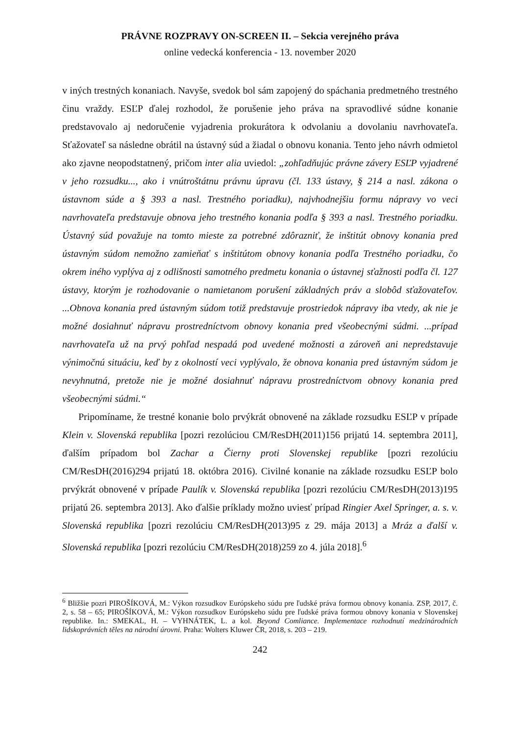PRÁVNE ROZPRAVY ON-SCREEN II. – Sekcia verejného práva
online vedecká konferencia - 13. november 2020
v iných trestných konaniach. Navyše, svedok bol sám zapojený do spáchania predmetného trestného činu vraždy. ESĽP ďalej rozhodol, že porušenie jeho práva na spravodlivé súdne konanie predstavovalo aj nedoručenie vyjadrenia prokurátora k odvolaniu a dovolaniu navrhovateľa. Sťažovateľ sa následne obrátil na ústavný súd a žiadal o obnovu konania. Tento jeho návrh odmietol ako zjavne neopodstatnený, pričom inter alia uviedol: „zohľadňujúc právne závery ESĽP vyjadrené v jeho rozsudku..., ako i vnútroštátnu právnu úpravu (čl. 133 ústavy, § 214 a nasl. zákona o ústavnom súde a § 393 a nasl. Trestného poriadku), najvhodnejšiu formu nápravy vo veci navrhovateľa predstavuje obnova jeho trestného konania podľa § 393 a nasl. Trestného poriadku. Ústavný súd považuje na tomto mieste za potrebné zdôrazniť, že inštitút obnovy konania pred ústavným súdom nemožno zamieňať s inštitútom obnovy konania podľa Trestného poriadku, čo okrem iného vyplýva aj z odlišnosti samotného predmetu konania o ústavnej sťažnosti podľa čl. 127 ústavy, ktorým je rozhodovanie o namietanom porušení základných práv a slobôd sťažovateľov. ...Obnova konania pred ústavným súdom totiž predstavuje prostriedok nápravy iba vtedy, ak nie je možné dosiahnuť nápravu prostredníctvom obnovy konania pred všeobecnými súdmi. ...prípad navrhovateľa už na prvý pohľad nespadá pod uvedené možnosti a zároveň ani nepredstavuje výnimočnú situáciu, keď by z okolností veci vyplývalo, že obnova konania pred ústavným súdom je nevyhnutná, pretože nie je možné dosiahnuť nápravu prostredníctvom obnovy konania pred všeobecnými súdmi.“
Pripomíname, že trestné konanie bolo prvýkrát obnovené na základe rozsudku ESĽP v prípade Klein v. Slovenská republika [pozri rezolúciou CM/ResDH(2011)156 prijatú 14. septembra 2011], ďalším prípadom bol Zachar a Čierny proti Slovenskej republike [pozri rezolúciu CM/ResDH(2016)294 prijatú 18. októbra 2016). Civilné konanie na základe rozsudku ESĽP bolo prvýkrát obnovené v prípade Paulík v. Slovenská republika [pozri rezolúciu CM/ResDH(2013)195 prijatú 26. septembra 2013]. Ako ďalšie príklady možno uviesť prípad Ringier Axel Springer, a. s. v. Slovenská republika [pozri rezolúciu CM/ResDH(2013)95 z 29. mája 2013] a Mráz a ďalší v. Slovenská republika [pozri rezolúciu CM/ResDH(2018)259 zo 4. júla 2018].<sup>6</sup>
<sup>6</sup> Bližšie pozri PIROŠÍKOVÁ, M.: Výkon rozsudkov Európskeho súdu pre ľudské práva formou obnovy konania. ZSP, 2017, č. 2, s. 58 – 65; PIROŠÍKOVÁ, M.: Výkon rozsudkov Európskeho súdu pre ľudské práva formou obnovy konania v Slovenskej republike. In.: SMEKAL, H. – VYHNÁTEK, L. a kol. Beyond Comliance. Implementace rozhodnutí medzinárodních lidskoprávních těles na národní úrovni. Praha: Wolters Kluwer ČR, 2018, s. 203 – 219.
242